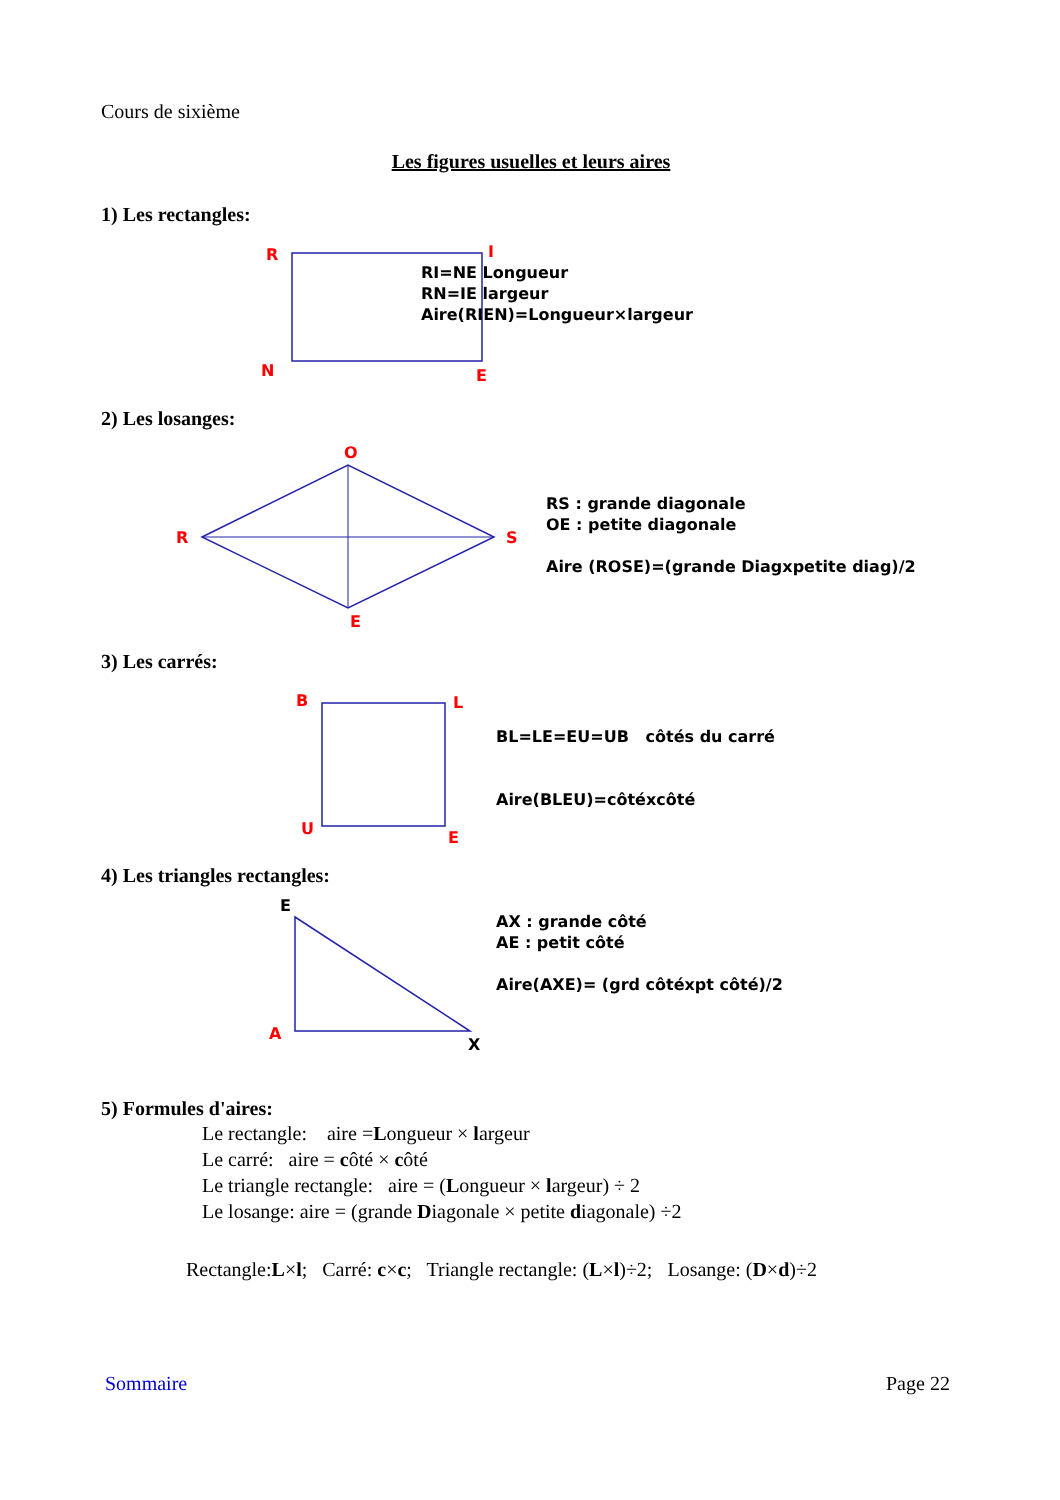Cours de sixième
Les figures usuelles et leurs aires
1) Les rectangles:
R
I
N
E
RI=NE Longueur
RN=IE largeur
Aire(RIEN)=Longueur×largeur
2) Les losanges:
R
O
S
E
RS : grande diagonale
OE : petite diagonale
Aire (ROSE)=(grande Diagxpetite diag)/2
3) Les carrés:
B
L
U
E
BL=LE=EU=UB côtés du carré
Aire(BLEU)=côtéxcôté
4) Les triangles rectangles:
E
A
X
AX : grande côté
AE : petit côté
Aire(AXE)= (grd côtéxpt côté)/2
5) Formules d'aires:
Le rectangle: aire =Longueur × largeur
Le carré: aire = côté × côté
Le triangle rectangle: aire = (Longueur × largeur) ÷ 2
Le losange: aire = (grande Diagonale × petite diagonale) ÷2
Rectangle:L×l; Carré: c×c; Triangle rectangle: (L×l)÷2; Losange: (D×d)÷2
Sommaire
Page 22